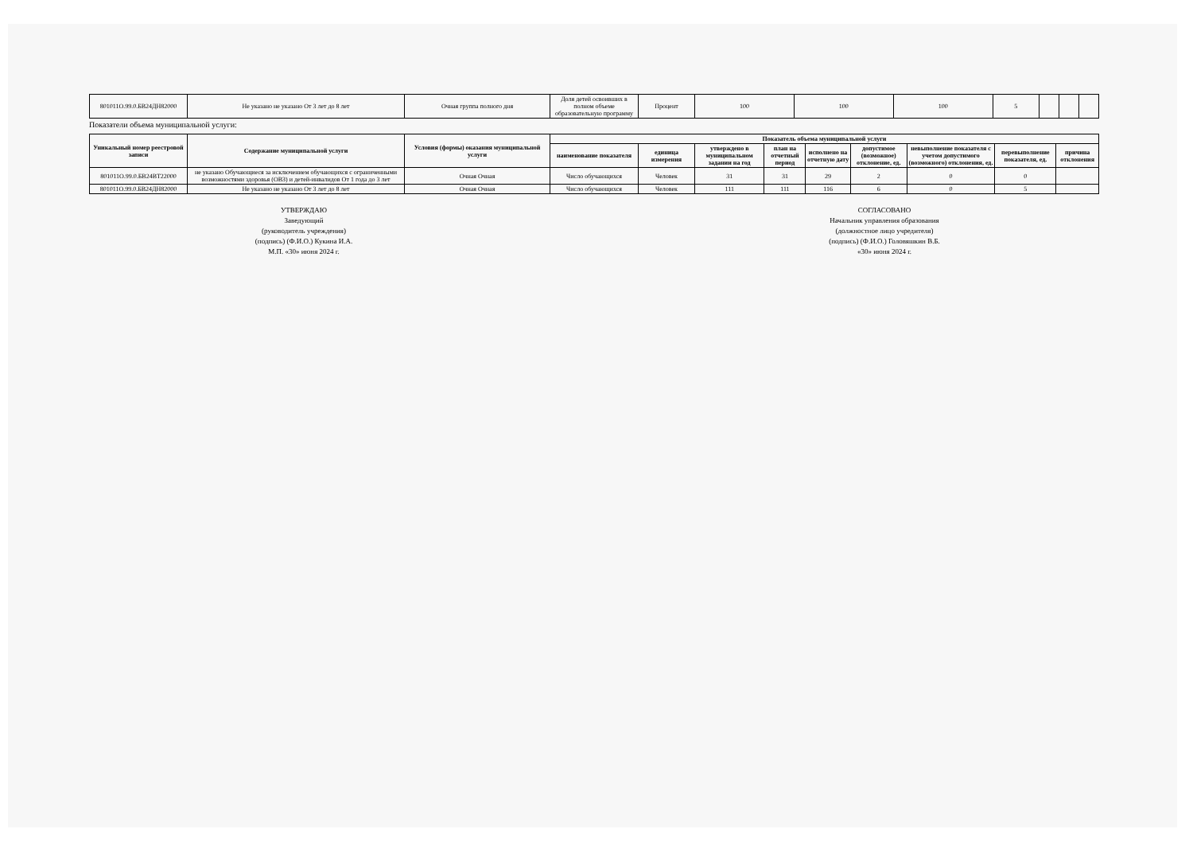| 801011О.99.0.БВ24ДН82000 | Не указано не указано От 3 лет до 8 лет | Очная группа полного дня | Доля детей освоивших в полном объеме образовательную программу | Процент | 100 | 100 | 100 | 5 | | | |
Показатели объема муниципальной услуги:
| Уникальный номер реестровой записи | Содержание муниципальной услуги | Условия (формы) оказания муниципальной услуги | Показатель объема муниципальной услуги | | | | | | | | |
| --- | --- | --- | --- | --- | --- | --- | --- | --- | --- | --- | --- |
| | | | наименование показателя | единица измерения | утверждено в муниципальном задании на год | план на отчетный период | исполнено на отчетную дату | допустимое (возможное) отклонение, ед. | невыполнение показателя с учетом допустимого (возможного) отклонения, ед. | перевыполнение показателя, ед. | причина отклонения |
| 801011О.99.0.БВ24ВТ22000 | не указано Обучающиеся за исключением обучающихся с ограниченными возможностями здоровья (ОВЗ) и детей-инвалидов От 1 года до 3 лет | Очная Очная | Число обучающихся | Человек | 31 | 31 | 29 | 2 | 0 | 0 | |
| 801011О.99.0.БВ24ДН82000 | Не указано не указано От 3 лет до 8 лет | Очная Очная | Число обучающихся | Человек | 111 | 111 | 116 | 6 | 0 | 5 | |
УТВЕРЖДАЮ
Заведующий
(руководитель учреждения)
(подпись) (Ф.И.О.) Кукина И.А.
М.П. «30» июня 2024 г.
СОГЛАСОВАНО
Начальник управления образования
(должностное лицо учредителя)
(подпись) (Ф.И.О.) Головяшкин В.Б.
«30» июня 2024 г.